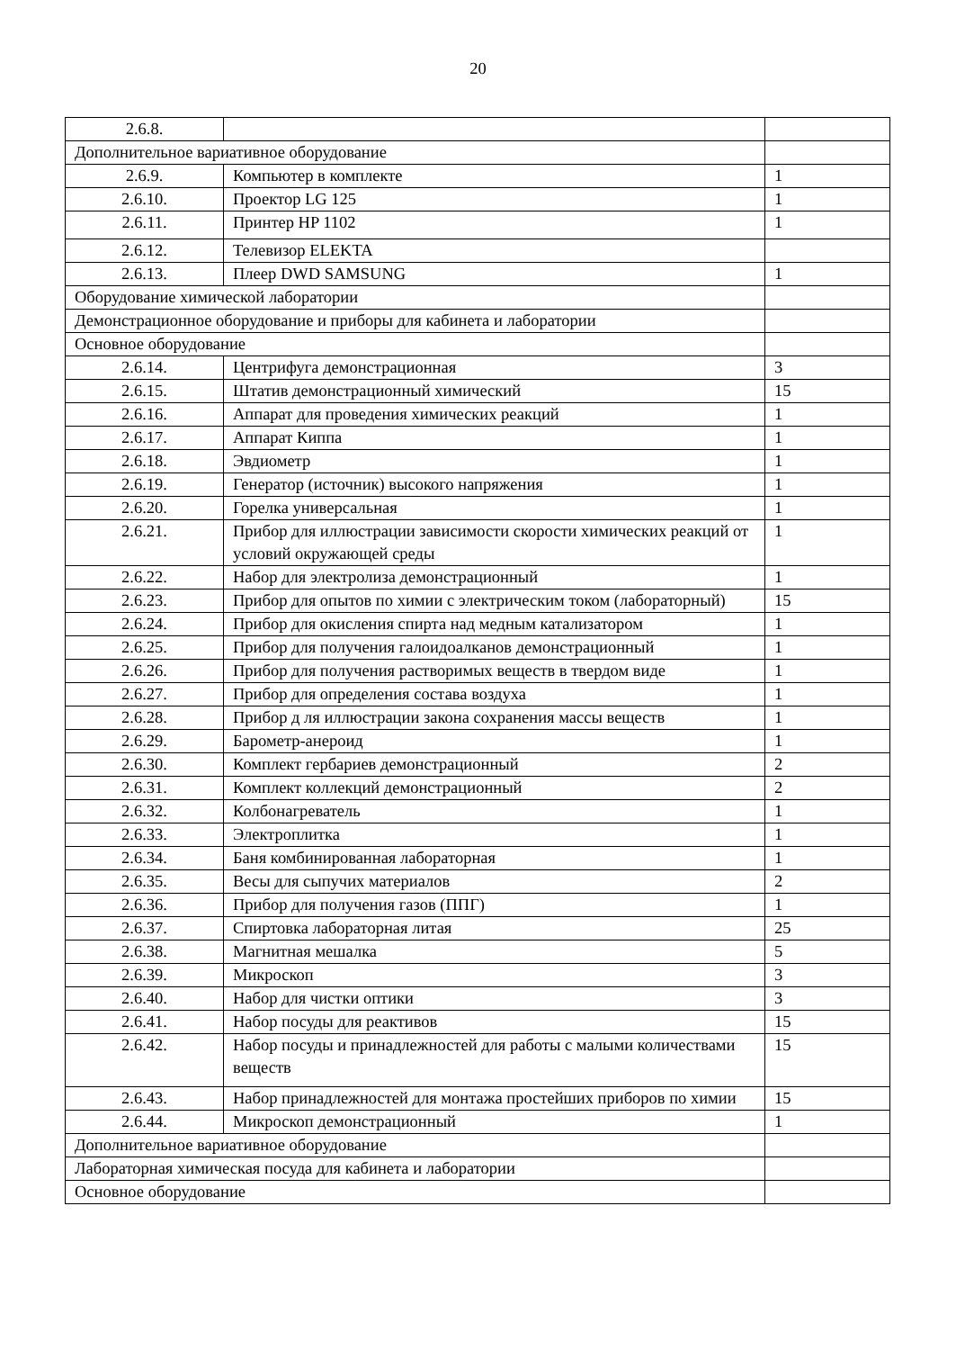20
| 2.6.8. | | |
| Дополнительное вариативное оборудование | | |
| 2.6.9. | Компьютер в комплекте | 1 |
| 2.6.10. | Проектор LG 125 | 1 |
| 2.6.11. | Принтер HP 1102 | 1 |
| 2.6.12. | Телевизор ELEKTA | |
| 2.6.13. | Плеер DWD SAMSUNG | 1 |
| Оборудование химической лаборатории | | |
| Демонстрационное оборудование и приборы для кабинета и лаборатории | | |
| Основное оборудование | | |
| 2.6.14. | Центрифуга демонстрационная | 3 |
| 2.6.15. | Штатив демонстрационный химический | 15 |
| 2.6.16. | Аппарат для проведения химических реакций | 1 |
| 2.6.17. | Аппарат Киппа | 1 |
| 2.6.18. | Эвдиометр | 1 |
| 2.6.19. | Генератор (источник) высокого напряжения | 1 |
| 2.6.20. | Горелка универсальная | 1 |
| 2.6.21. | Прибор для иллюстрации зависимости скорости химических реакций от условий окружающей среды | 1 |
| 2.6.22. | Набор для электролиза демонстрационный | 1 |
| 2.6.23. | Прибор для опытов по химии с электрическим током (лабораторный) | 15 |
| 2.6.24. | Прибор для окисления спирта над медным катализатором | 1 |
| 2.6.25. | Прибор для получения галоидоалканов демонстрационный | 1 |
| 2.6.26. | Прибор для получения растворимых веществ в твердом виде | 1 |
| 2.6.27. | Прибор для определения состава воздуха | 1 |
| 2.6.28. | Прибор д ля иллюстрации закона сохранения массы веществ | 1 |
| 2.6.29. | Барометр-анероид | 1 |
| 2.6.30. | Комплект гербариев демонстрационный | 2 |
| 2.6.31. | Комплект коллекций демонстрационный | 2 |
| 2.6.32. | Колбонагреватель | 1 |
| 2.6.33. | Электроплитка | 1 |
| 2.6.34. | Баня комбинированная лабораторная | 1 |
| 2.6.35. | Весы для сыпучих материалов | 2 |
| 2.6.36. | Прибор для получения газов (ППГ) | 1 |
| 2.6.37. | Спиртовка лабораторная литая | 25 |
| 2.6.38. | Магнитная мешалка | 5 |
| 2.6.39. | Микроскоп | 3 |
| 2.6.40. | Набор для чистки оптики | 3 |
| 2.6.41. | Набор посуды для реактивов | 15 |
| 2.6.42. | Набор посуды и принадлежностей для работы с малыми количествами веществ | 15 |
| 2.6.43. | Набор принадлежностей для монтажа простейших приборов по химии | 15 |
| 2.6.44. | Микроскоп демонстрационный | 1 |
| Дополнительное вариативное оборудование | | |
| Лабораторная химическая посуда для кабинета и лаборатории | | |
| Основное оборудование | | |